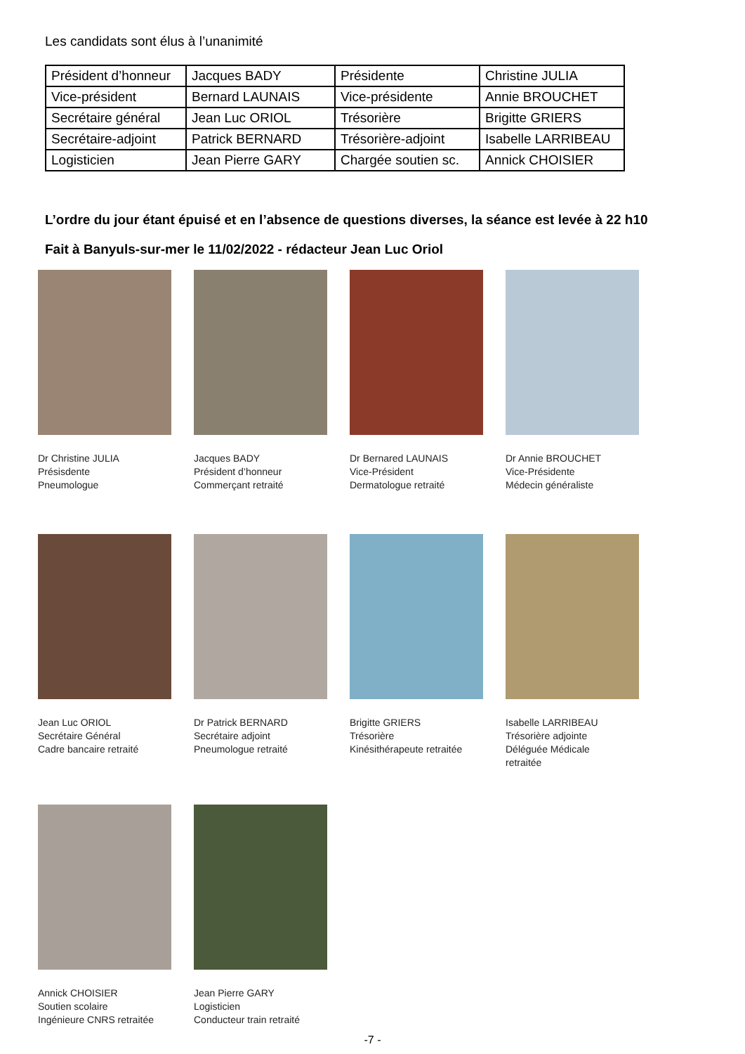Les candidats sont élus à l’unanimité
| Président d’honneur | Jacques BADY | Présidente | Christine JULIA |
| Vice-président | Bernard LAUNAIS | Vice-présidente | Annie BROUCHET |
| Secrétaire général | Jean Luc ORIOL | Trésorière | Brigitte GRIERS |
| Secrétaire-adjoint | Patrick BERNARD | Trésorière-adjoint | Isabelle LARRIBEAU |
| Logisticien | Jean Pierre GARY | Chargée soutien sc. | Annick CHOISIER |
L’ordre du jour étant épuisé et en l’absence de questions diverses, la séance est levée à 22 h10
Fait à Banyuls-sur-mer le 11/02/2022 - rédacteur Jean Luc Oriol
Dr Christine JULIA
Présisdente
Pneumologue
Jacques BADY
Président d’honneur
Commerçant retraité
Dr Bernared LAUNAIS
Vice-Président
Dermatologue retraité
Dr Annie BROUCHET
Vice-Présidente
Médecin généraliste
Jean Luc ORIOL
Secrétaire Général
Cadre bancaire retraité
Dr Patrick BERNARD
Secrétaire adjoint
Pneumologue retraité
Brigitte GRIERS
Trésorière
Kinésithérapeute retraitée
Isabelle LARRIBEAU
Trésorière adjointe
Déléguée Médicale retraitée
Annick CHOISIER
Soutien scolaire
Ingénieure CNRS retraitée
Jean Pierre GARY
Logisticien
Conducteur train retraité
-7 -